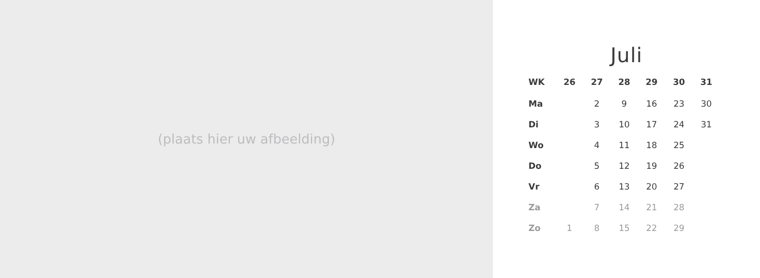(plaats hier uw afbeelding)
Juli
| WK | 26 | 27 | 28 | 29 | 30 | 31 |
| --- | --- | --- | --- | --- | --- | --- |
| Ma | | 2 | 9 | 16 | 23 | 30 |
| Di | | 3 | 10 | 17 | 24 | 31 |
| Wo | | 4 | 11 | 18 | 25 | |
| Do | | 5 | 12 | 19 | 26 | |
| Vr | | 6 | 13 | 20 | 27 | |
| Za | | 7 | 14 | 21 | 28 | |
| Zo | 1 | 8 | 15 | 22 | 29 | |